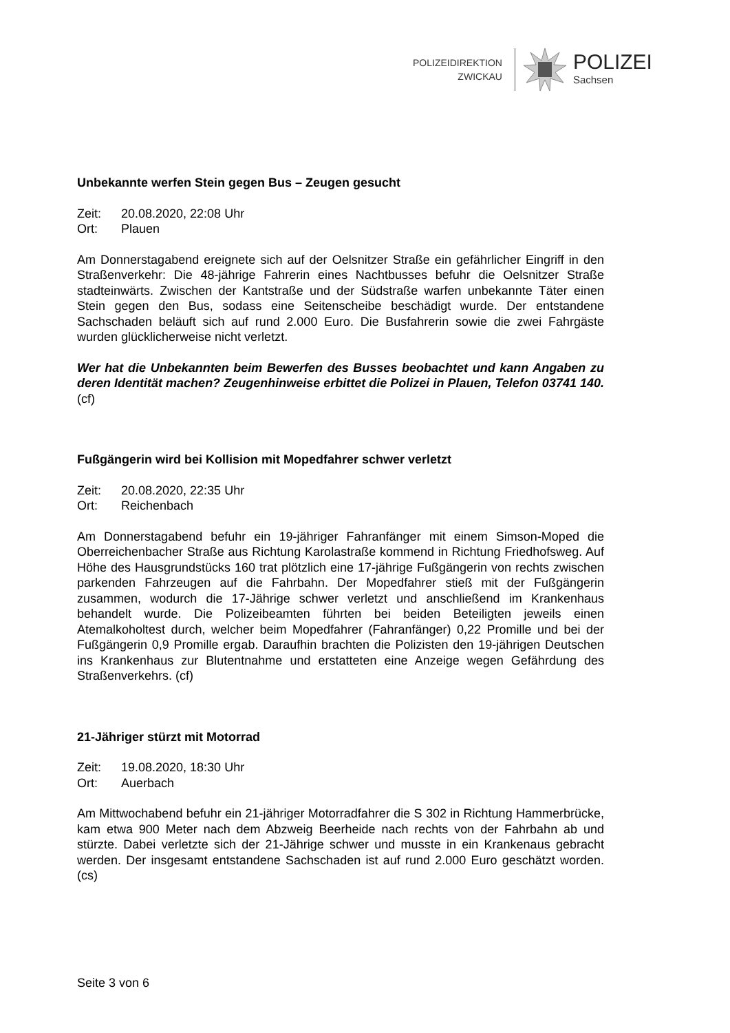POLIZEIDIREKTION
ZWICKAU
POLIZEI
Sachsen
Unbekannte werfen Stein gegen Bus – Zeugen gesucht
Zeit: 20.08.2020, 22:08 Uhr
Ort: Plauen
Am Donnerstagabend ereignete sich auf der Oelsnitzer Straße ein gefährlicher Eingriff in den Straßenverkehr: Die 48-jährige Fahrerin eines Nachtbusses befuhr die Oelsnitzer Straße stadteinwärts. Zwischen der Kantstraße und der Südstraße warfen unbekannte Täter einen Stein gegen den Bus, sodass eine Seitenscheibe beschädigt wurde. Der entstandene Sachschaden beläuft sich auf rund 2.000 Euro. Die Busfahrerin sowie die zwei Fahrgäste wurden glücklicherweise nicht verletzt.
Wer hat die Unbekannten beim Bewerfen des Busses beobachtet und kann Angaben zu deren Identität machen? Zeugenhinweise erbittet die Polizei in Plauen, Telefon 03741 140. (cf)
Fußgängerin wird bei Kollision mit Mopedfahrer schwer verletzt
Zeit: 20.08.2020, 22:35 Uhr
Ort: Reichenbach
Am Donnerstagabend befuhr ein 19-jähriger Fahranfänger mit einem Simson-Moped die Oberreichenbacher Straße aus Richtung Karolastraße kommend in Richtung Friedhofsweg. Auf Höhe des Hausgrundstücks 160 trat plötzlich eine 17-jährige Fußgängerin von rechts zwischen parkenden Fahrzeugen auf die Fahrbahn. Der Mopedfahrer stieß mit der Fußgängerin zusammen, wodurch die 17-Jährige schwer verletzt und anschließend im Krankenhaus behandelt wurde. Die Polizeibeamten führten bei beiden Beteiligten jeweils einen Atemalkoholtest durch, welcher beim Mopedfahrer (Fahranfänger) 0,22 Promille und bei der Fußgängerin 0,9 Promille ergab. Daraufhin brachten die Polizisten den 19-jährigen Deutschen ins Krankenhaus zur Blutentnahme und erstatteten eine Anzeige wegen Gefährdung des Straßenverkehrs. (cf)
21-Jähriger stürzt mit Motorrad
Zeit: 19.08.2020, 18:30 Uhr
Ort: Auerbach
Am Mittwochabend befuhr ein 21-jähriger Motorradfahrer die S 302 in Richtung Hammerbrücke, kam etwa 900 Meter nach dem Abzweig Beerheide nach rechts von der Fahrbahn ab und stürzte. Dabei verletzte sich der 21-Jährige schwer und musste in ein Krankenaus gebracht werden. Der insgesamt entstandene Sachschaden ist auf rund 2.000 Euro geschätzt worden. (cs)
Seite 3 von 6